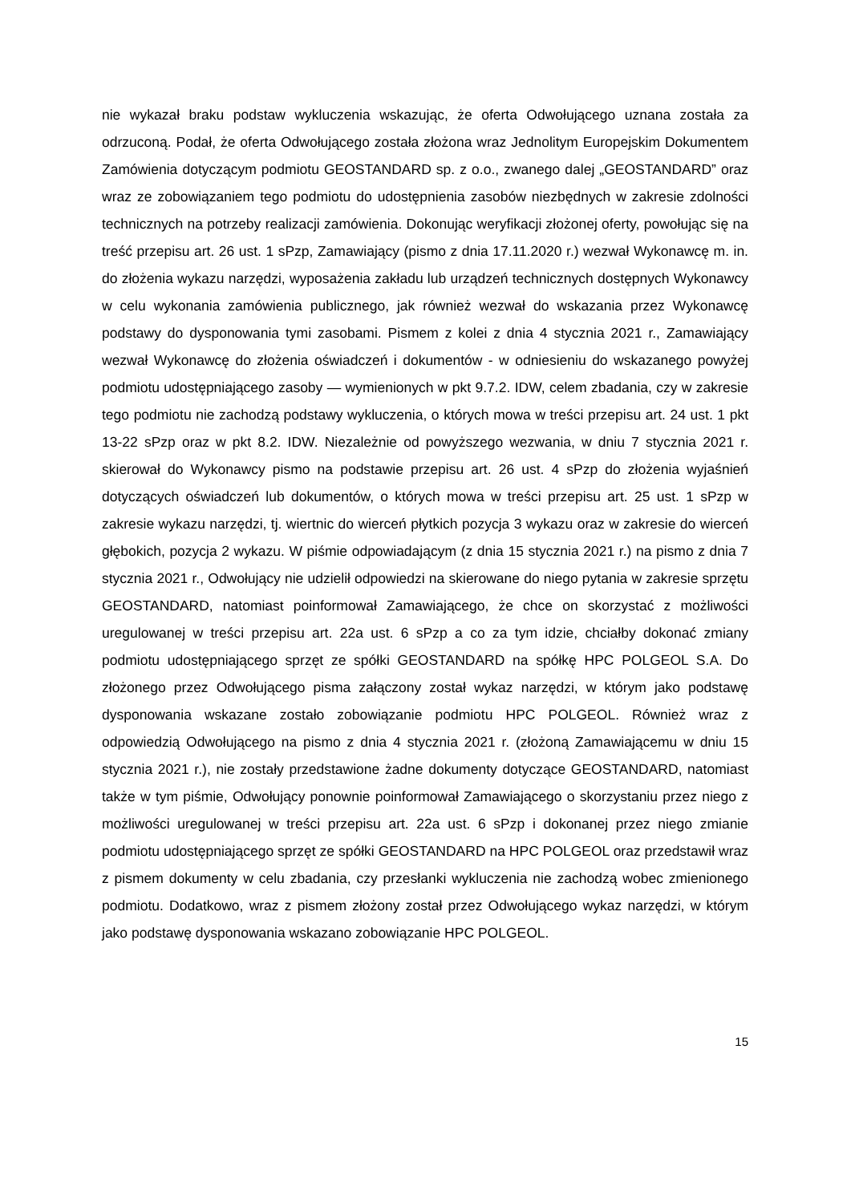nie wykazał braku podstaw wykluczenia wskazując, że oferta Odwołującego uznana została za odrzuconą. Podał, że oferta Odwołującego została złożona wraz Jednolitym Europejskim Dokumentem Zamówienia dotyczącym podmiotu GEOSTANDARD sp. z o.o., zwanego dalej „GEOSTANDARD” oraz wraz ze zobowiązaniem tego podmiotu do udostępnienia zasobów niezbędnych w zakresie zdolności technicznych na potrzeby realizacji zamówienia. Dokonując weryfikacji złożonej oferty, powołując się na treść przepisu art. 26 ust. 1 sPzp, Zamawiający (pismo z dnia 17.11.2020 r.) wezwał Wykonawcę m. in. do złożenia wykazu narzędzi, wyposażenia zakładu lub urządzeń technicznych dostępnych Wykonawcy w celu wykonania zamówienia publicznego, jak również wezwał do wskazania przez Wykonawcę podstawy do dysponowania tymi zasobami. Pismem z kolei z dnia 4 stycznia 2021 r., Zamawiający wezwał Wykonawcę do złożenia oświadczeń i dokumentów - w odniesieniu do wskazanego powyżej podmiotu udostępniającego zasoby — wymienionych w pkt 9.7.2. IDW, celem zbadania, czy w zakresie tego podmiotu nie zachodzą podstawy wykluczenia, o których mowa w treści przepisu art. 24 ust. 1 pkt 13-22 sPzp oraz w pkt 8.2. IDW. Niezależnie od powyższego wezwania, w dniu 7 stycznia 2021 r. skierował do Wykonawcy pismo na podstawie przepisu art. 26 ust. 4 sPzp do złożenia wyjaśnień dotyczących oświadczeń lub dokumentów, o których mowa w treści przepisu art. 25 ust. 1 sPzp w zakresie wykazu narzędzi, tj. wiertnic do wierceń płytkich pozycja 3 wykazu oraz w zakresie do wierceń głębokich, pozycja 2 wykazu. W piśmie odpowiadającym (z dnia 15 stycznia 2021 r.) na pismo z dnia 7 stycznia 2021 r., Odwołujący nie udzielił odpowiedzi na skierowane do niego pytania w zakresie sprzętu GEOSTANDARD, natomiast poinformował Zamawiającego, że chce on skorzystać z możliwości uregulowanej w treści przepisu art. 22a ust. 6 sPzp a co za tym idzie, chciałby dokonać zmiany podmiotu udostępniającego sprzęt ze spółki GEOSTANDARD na spółkę HPC POLGEOL S.A. Do złożonego przez Odwołującego pisma załączony został wykaz narzędzi, w którym jako podstawę dysponowania wskazane zostało zobowiązanie podmiotu HPC POLGEOL. Również wraz z odpowiedzią Odwołującego na pismo z dnia 4 stycznia 2021 r. (złożoną Zamawiającemu w dniu 15 stycznia 2021 r.), nie zostały przedstawione żadne dokumenty dotyczące GEOSTANDARD, natomiast także w tym piśmie, Odwołujący ponownie poinformował Zamawiającego o skorzystaniu przez niego z możliwości uregulowanej w treści przepisu art. 22a ust. 6 sPzp i dokonanej przez niego zmianie podmiotu udostępniającego sprzęt ze spółki GEOSTANDARD na HPC POLGEOL oraz przedstawił wraz z pismem dokumenty w celu zbadania, czy przesłanki wykluczenia nie zachodzą wobec zmienionego podmiotu. Dodatkowo, wraz z pismem złożony został przez Odwołującego wykaz narzędzi, w którym jako podstawę dysponowania wskazano zobowiązanie HPC POLGEOL.
15